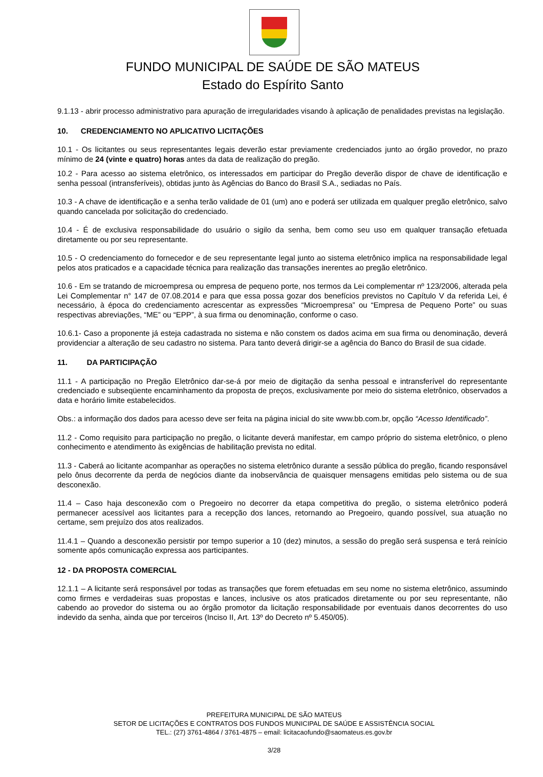FUNDO MUNICIPAL DE SAÚDE DE SÃO MATEUS
Estado do Espírito Santo
9.1.13 - abrir processo administrativo para apuração de irregularidades visando à aplicação de penalidades previstas na legislação.
10. CREDENCIAMENTO NO APLICATIVO LICITAÇÕES
10.1 - Os licitantes ou seus representantes legais deverão estar previamente credenciados junto ao órgão provedor, no prazo mínimo de 24 (vinte e quatro) horas antes da data de realização do pregão.
10.2 - Para acesso ao sistema eletrônico, os interessados em participar do Pregão deverão dispor de chave de identificação e senha pessoal (intransferíveis), obtidas junto às Agências do Banco do Brasil S.A., sediadas no País.
10.3 - A chave de identificação e a senha terão validade de 01 (um) ano e poderá ser utilizada em qualquer pregão eletrônico, salvo quando cancelada por solicitação do credenciado.
10.4 - É de exclusiva responsabilidade do usuário o sigilo da senha, bem como seu uso em qualquer transação efetuada diretamente ou por seu representante.
10.5 - O credenciamento do fornecedor e de seu representante legal junto ao sistema eletrônico implica na responsabilidade legal pelos atos praticados e a capacidade técnica para realização das transações inerentes ao pregão eletrônico.
10.6 - Em se tratando de microempresa ou empresa de pequeno porte, nos termos da Lei complementar nº 123/2006, alterada pela Lei Complementar n° 147 de 07.08.2014 e para que essa possa gozar dos benefícios previstos no Capítulo V da referida Lei, é necessário, à época do credenciamento acrescentar as expressões “Microempresa” ou “Empresa de Pequeno Porte” ou suas respectivas abreviações, “ME” ou “EPP”, à sua firma ou denominação, conforme o caso.
10.6.1- Caso a proponente já esteja cadastrada no sistema e não constem os dados acima em sua firma ou denominação, deverá providenciar a alteração de seu cadastro no sistema. Para tanto deverá dirigir-se a agência do Banco do Brasil de sua cidade.
11. DA PARTICIPAÇÃO
11.1 - A participação no Pregão Eletrônico dar-se-á por meio de digitação da senha pessoal e intransferível do representante credenciado e subseqüente encaminhamento da proposta de preços, exclusivamente por meio do sistema eletrônico, observados a data e horário limite estabelecidos.
Obs.: a informação dos dados para acesso deve ser feita na página inicial do site www.bb.com.br, opção “Acesso Identificado”.
11.2 - Como requisito para participação no pregão, o licitante deverá manifestar, em campo próprio do sistema eletrônico, o pleno conhecimento e atendimento às exigências de habilitação prevista no edital.
11.3 - Caberá ao licitante acompanhar as operações no sistema eletrônico durante a sessão pública do pregão, ficando responsável pelo ônus decorrente da perda de negócios diante da inobservância de quaisquer mensagens emitidas pelo sistema ou de sua desconexão.
11.4 – Caso haja desconexão com o Pregoeiro no decorrer da etapa competitiva do pregão, o sistema eletrônico poderá permanecer acessível aos licitantes para a recepção dos lances, retornando ao Pregoeiro, quando possível, sua atuação no certame, sem prejuízo dos atos realizados.
11.4.1 – Quando a desconexão persistir por tempo superior a 10 (dez) minutos, a sessão do pregão será suspensa e terá reinício somente após comunicação expressa aos participantes.
12 - DA PROPOSTA COMERCIAL
12.1.1 – A licitante será responsável por todas as transações que forem efetuadas em seu nome no sistema eletrônico, assumindo como firmes e verdadeiras suas propostas e lances, inclusive os atos praticados diretamente ou por seu representante, não cabendo ao provedor do sistema ou ao órgão promotor da licitação responsabilidade por eventuais danos decorrentes do uso indevido da senha, ainda que por terceiros (Inciso II, Art. 13º do Decreto nº 5.450/05).
PREFEITURA MUNICIPAL DE SÃO MATEUS
SETOR DE LICITAÇÕES E CONTRATOS DOS FUNDOS MUNICIPAL DE SAÚDE E ASSISTÊNCIA SOCIAL
TEL.: (27) 3761-4864 / 3761-4875 – email: licitacaofundo@saomateus.es.gov.br
3/28